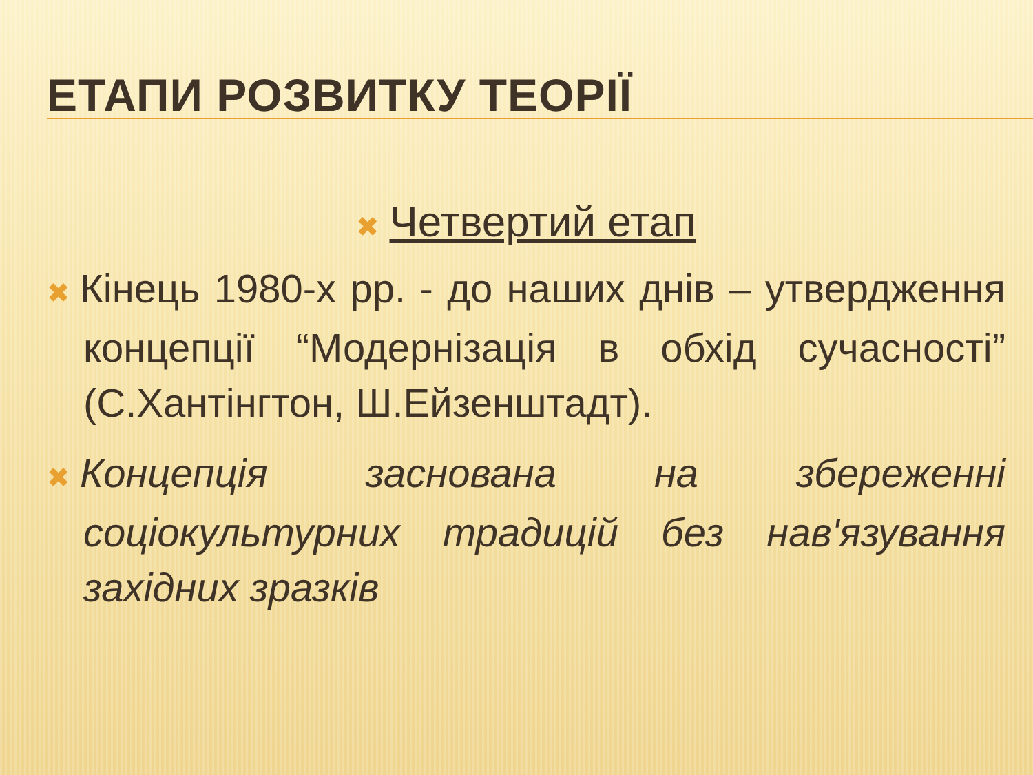ЕТАПИ РОЗВИТКУ ТЕОРІЇ
✖ Четвертий етап
✖ Кінець 1980-х рр. - до наших днів – утвердження концепції “Модернізація в обхід сучасності” (С.Хантінгтон, Ш.Ейзенштадт).
✖ Концепція заснована на збереженні соціокультурних традицій без нав'язування західних зразків